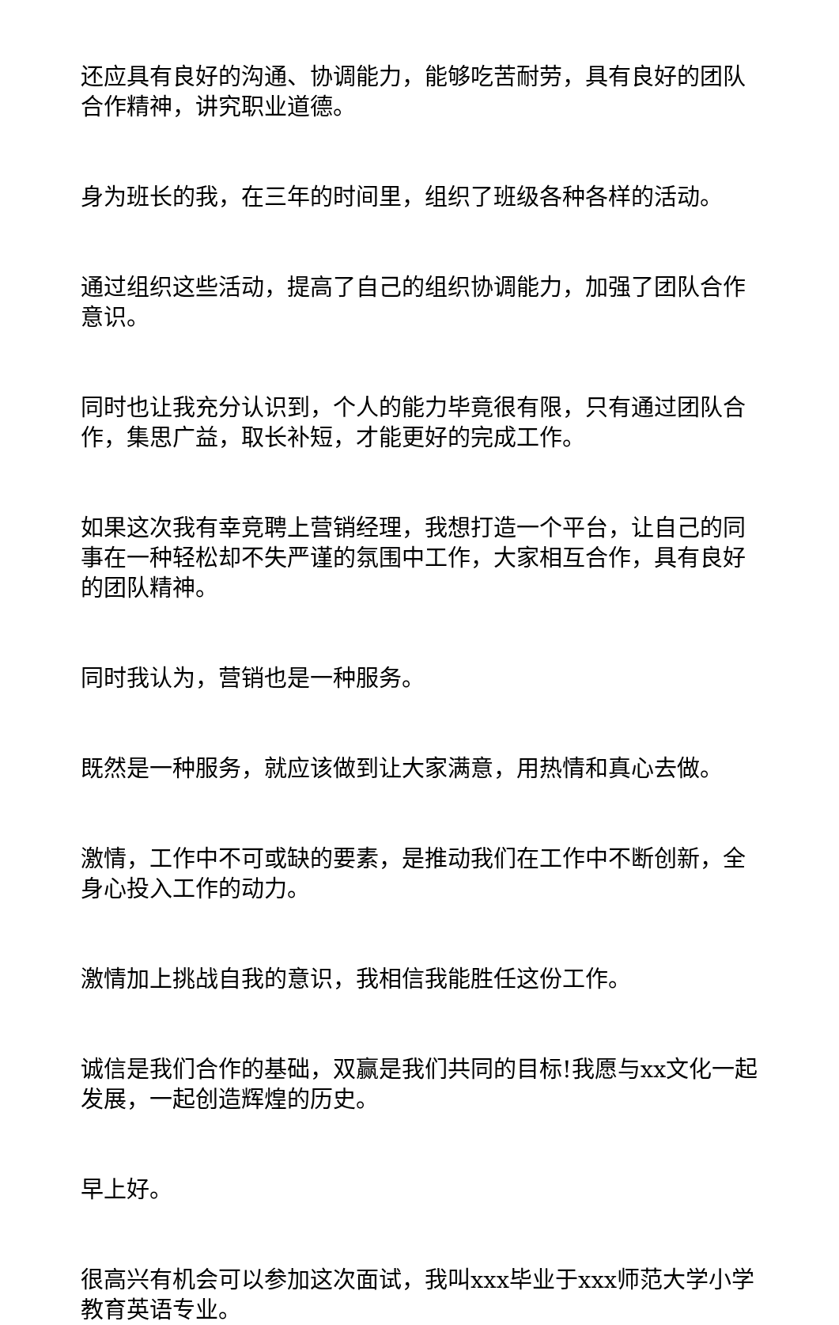还应具有良好的沟通、协调能力，能够吃苦耐劳，具有良好的团队合作精神，讲究职业道德。
身为班长的我，在三年的时间里，组织了班级各种各样的活动。
通过组织这些活动，提高了自己的组织协调能力，加强了团队合作意识。
同时也让我充分认识到，个人的能力毕竟很有限，只有通过团队合作，集思广益，取长补短，才能更好的完成工作。
如果这次我有幸竞聘上营销经理，我想打造一个平台，让自己的同事在一种轻松却不失严谨的氛围中工作，大家相互合作，具有良好的团队精神。
同时我认为，营销也是一种服务。
既然是一种服务，就应该做到让大家满意，用热情和真心去做。
激情，工作中不可或缺的要素，是推动我们在工作中不断创新，全身心投入工作的动力。
激情加上挑战自我的意识，我相信我能胜任这份工作。
诚信是我们合作的基础，双赢是我们共同的目标!我愿与xx文化一起发展，一起创造辉煌的历史。
早上好。
很高兴有机会可以参加这次面试，我叫xxx毕业于xxx师范大学小学教育英语专业。